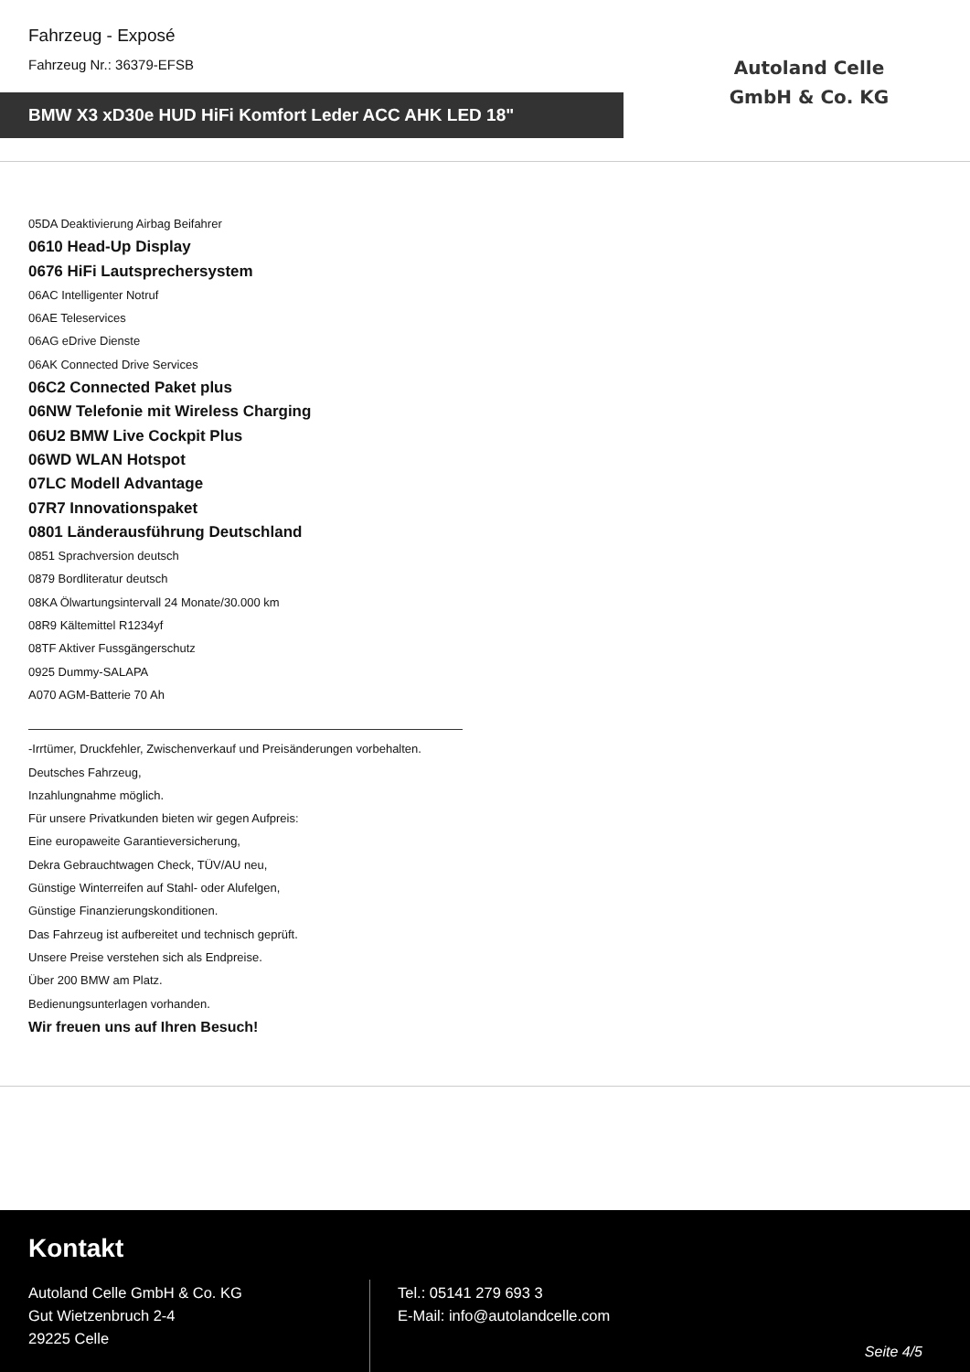Fahrzeug - Exposé
Fahrzeug Nr.: 36379-EFSB
BMW X3 xD30e HUD HiFi Komfort Leder ACC AHK LED 18"
Autoland Celle
GmbH & Co. KG
05DA Deaktivierung Airbag Beifahrer
0610 Head-Up Display
0676 HiFi Lautsprechersystem
06AC Intelligenter Notruf
06AE Teleservices
06AG eDrive Dienste
06AK Connected Drive Services
06C2 Connected Paket plus
06NW Telefonie mit Wireless Charging
06U2 BMW Live Cockpit Plus
06WD WLAN Hotspot
07LC Modell Advantage
07R7 Innovationspaket
0801 Länderausführung Deutschland
0851 Sprachversion deutsch
0879 Bordliteratur deutsch
08KA Ölwartungsintervall 24 Monate/30.000 km
08R9 Kältemittel R1234yf
08TF Aktiver Fussgängerschutz
0925 Dummy-SALAPA
A070 AGM-Batterie 70 Ah
-Irrtümer, Druckfehler, Zwischenverkauf und Preisänderungen vorbehalten.
Deutsches Fahrzeug,
Inzahlungnahme möglich.
Für unsere Privatkunden bieten wir gegen Aufpreis:
Eine europaweite Garantieversicherung,
Dekra Gebrauchtwagen Check, TÜV/AU neu,
Günstige Winterreifen auf Stahl- oder Alufelgen,
Günstige Finanzierungskonditionen.
Das Fahrzeug ist aufbereitet und technisch geprüft.
Unsere Preise verstehen sich als Endpreise.
Über 200 BMW am Platz.
Bedienungsunterlagen vorhanden.
Wir freuen uns auf Ihren Besuch!
Kontakt
Autoland Celle GmbH & Co. KG
Gut Wietzenbruch 2-4
29225 Celle
Tel.: 05141 279 693 3
E-Mail: info@autolandcelle.com
Seite 4/5